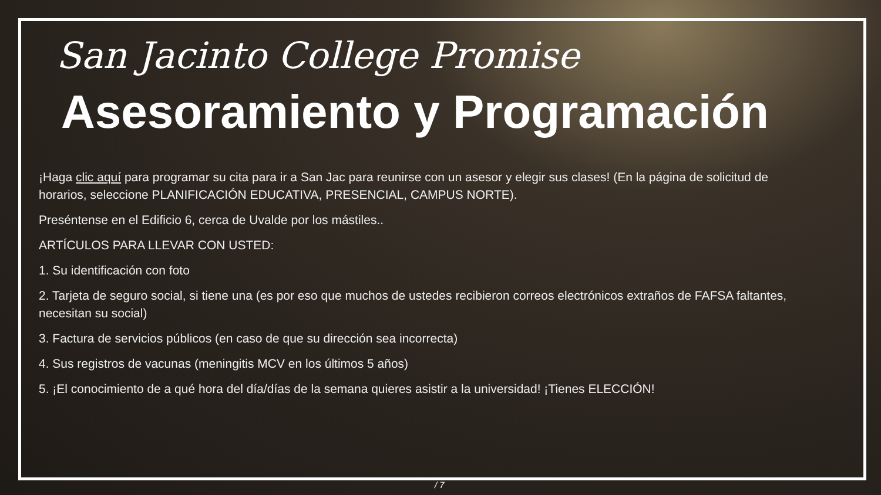San Jacinto College Promise
Asesoramiento y Programación
¡Haga clic aquí para programar su cita para ir a San Jac para reunirse con un asesor y elegir sus clases! (En la página de solicitud de horarios, seleccione PLANIFICACIÓN EDUCATIVA, PRESENCIAL, CAMPUS NORTE).
Preséntense en el Edificio 6, cerca de Uvalde por los mástiles..
ARTÍCULOS PARA LLEVAR CON USTED:
1. Su identificación con foto
2. Tarjeta de seguro social, si tiene una (es por eso que muchos de ustedes recibieron correos electrónicos extraños de FAFSA faltantes, necesitan su social)
3. Factura de servicios públicos (en caso de que su dirección sea incorrecta)
4. Sus registros de vacunas (meningitis MCV en los últimos 5 años)
5. ¡El conocimiento de a qué hora del día/días de la semana quieres asistir a la universidad! ¡Tienes ELECCIÓN!
/ 7